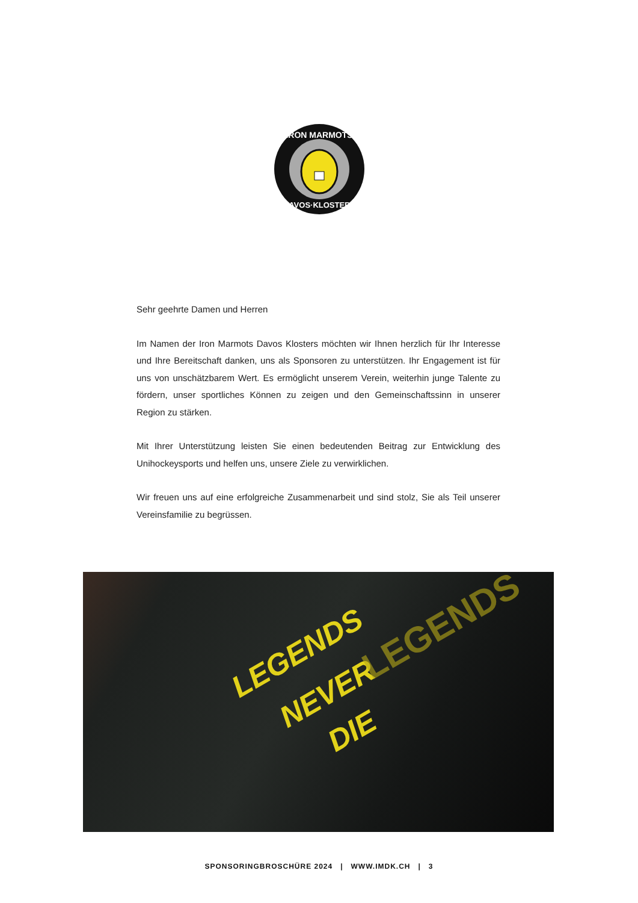IRON MARMOTS
DAVOS·KLOSTERS
Sehr geehrte Damen und Herren
Im Namen der Iron Marmots Davos Klosters möchten wir Ihnen herzlich für Ihr Interesse und Ihre Bereitschaft danken, uns als Sponsoren zu unterstützen. Ihr Engagement ist für uns von unschätzbarem Wert. Es ermöglicht unserem Verein, weiterhin junge Talente zu fördern, unser sportliches Können zu zeigen und den Gemeinschaftssinn in unserer Region zu stärken.
Mit Ihrer Unterstützung leisten Sie einen bedeutenden Beitrag zur Entwicklung des Unihockeysports und helfen uns, unsere Ziele zu verwirklichen.
Wir freuen uns auf eine erfolgreiche Zusammenarbeit und sind stolz, Sie als Teil unserer Vereinsfamilie zu begrüssen.
LEGENDS
NEVER
DIE
LEGENDS
SPONSORINGBROSCHÜRE 2024 | WWW.IMDK.CH | 3